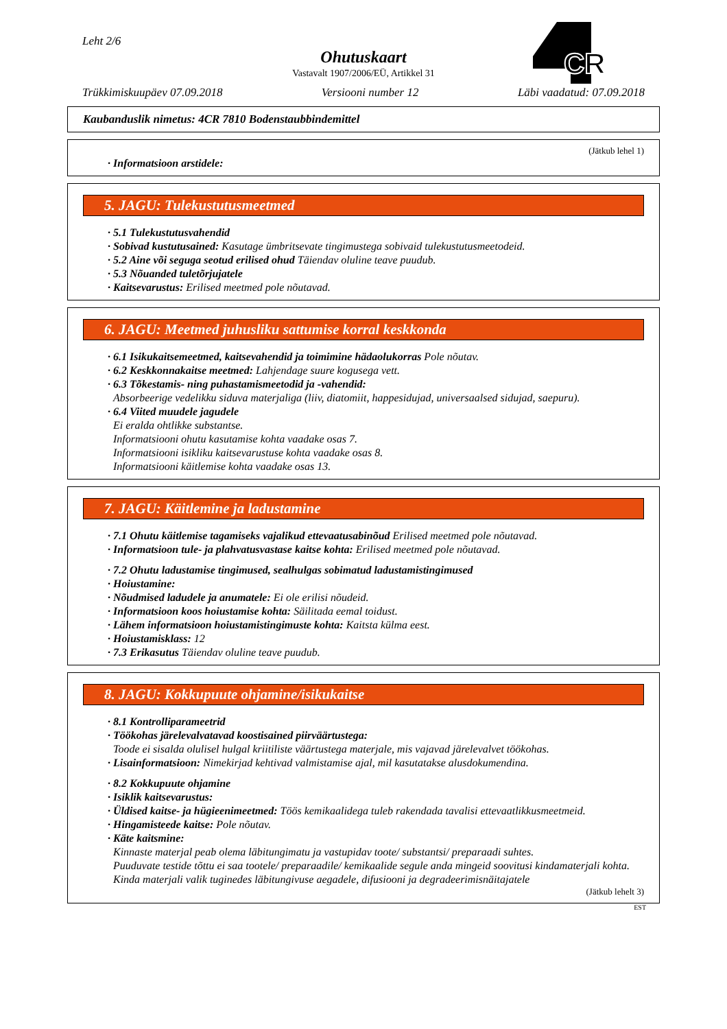Leht 2/6
Ohutuskaart
Vastavalt 1907/2006/EÜ, Artikkel 31
CR
Trükkimiskuupäev 07.09.2018 Versiooni number 12 Läbi vaadatud: 07.09.2018
Kaubanduslik nimetus: 4CR 7810 Bodenstaubbindemittel
(Jätkub lehel 1)
· Informatsioon arstidele:
5. JAGU: Tulekustutusmeetmed
· 5.1 Tulekustutusvahendid
· Sobivad kustutusained: Kasutage ümbritsevate tingimustega sobivaid tulekustutusmeetodeid.
· 5.2 Aine või seguga seotud erilised ohud Täiendav oluline teave puudub.
· 5.3 Nõuanded tuletõrjujatele
· Kaitsevarustus: Erilised meetmed pole nõutavad.
6. JAGU: Meetmed juhusliku sattumise korral keskkonda
· 6.1 Isikukaitsemeetmed, kaitsevahendid ja toimimine hädaolukorras Pole nõutav.
· 6.2 Keskkonnakaitse meetmed: Lahjendage suure kogusega vett.
· 6.3 Tõkestamis- ning puhastamismeetodid ja -vahendid:
Absorbeerige vedelikku siduva materjaliga (liiv, diatomiit, happesidujad, universaalsed sidujad, saepuru).
· 6.4 Viited muudele jagudele
Ei eralda ohtlikke substantse.
Informatsiooni ohutu kasutamise kohta vaadake osas 7.
Informatsiooni isikliku kaitsevarustuse kohta vaadake osas 8.
Informatsiooni käitlemise kohta vaadake osas 13.
7. JAGU: Käitlemine ja ladustamine
· 7.1 Ohutu käitlemise tagamiseks vajalikud ettevaatusabinõud Erilised meetmed pole nõutavad.
· Informatsioon tule- ja plahvatusvastase kaitse kohta: Erilised meetmed pole nõutavad.
· 7.2 Ohutu ladustamise tingimused, sealhulgas sobimatud ladustamistingimused
· Hoiustamine:
· Nõudmised ladudele ja anumatele: Ei ole erilisi nõudeid.
· Informatsioon koos hoiustamise kohta: Säilitada eemal toidust.
· Lähem informatsioon hoiustamistingimuste kohta: Kaitsta külma eest.
· Hoiustamisklass: 12
· 7.3 Erikasutus Täiendav oluline teave puudub.
8. JAGU: Kokkupuute ohjamine/isikukaitse
· 8.1 Kontrolliparameetrid
· Töökohas järelevalvatavad koostisained piirväärtustega:
Toode ei sisalda olulisel hulgal kriitiliste väärtustega materjale, mis vajavad järelevalvet töökohas.
· Lisainformatsioon: Nimekirjad kehtivad valmistamise ajal, mil kasutatakse alusdokumendina.
· 8.2 Kokkupuute ohjamine
· Isiklik kaitsevarustus:
· Üldised kaitse- ja hügieenimeetmed: Töös kemikaalidega tuleb rakendada tavalisi ettevaatlikkusmeetmeid.
· Hingamisteede kaitse: Pole nõutav.
· Käte kaitsmine:
Kinnaste materjal peab olema läbitungimatu ja vastupidav toote/ substantsi/ preparaadi suhtes.
Puuduvate testide tõttu ei saa tootele/ preparaadile/ kemikaalide segule anda mingeid soovitusi kindamaterjali kohta.
Kinda materjali valik tuginedes läbitungivuse aegadele, difusiooni ja degradeerimisnäitajatele
(Jätkub lehelt 3)
EST